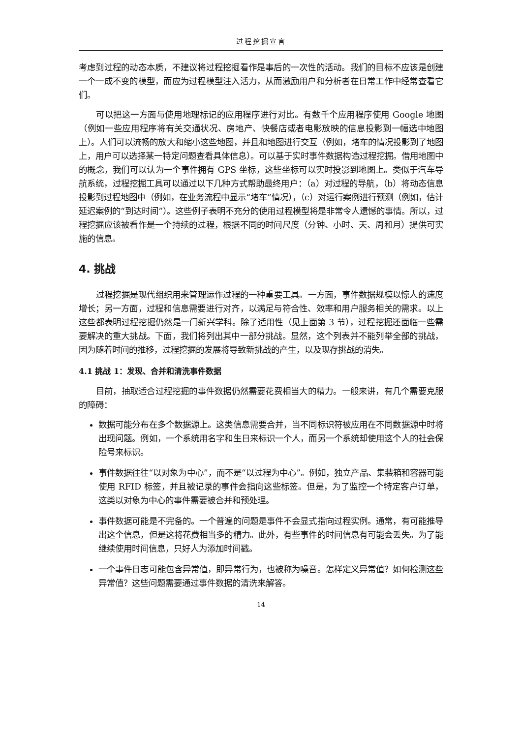过程挖掘宣言
考虑到过程的动态本质，不建议将过程挖掘看作是事后的一次性的活动。我们的目标不应该是创建一个一成不变的模型，而应为过程模型注入活力，从而激励用户和分析者在日常工作中经常查看它们。
可以把这一方面与使用地理标记的应用程序进行对比。有数千个应用程序使用 Google 地图（例如一些应用程序将有关交通状况、房地产、快餐店或者电影放映的信息投影到一幅选中地图上）。人们可以流畅的放大和缩小这些地图，并且和地图进行交互（例如，堵车的情况投影到了地图上，用户可以选择某一特定问题查看具体信息）。可以基于实时事件数据构造过程挖掘。借用地图中的概念，我们可以认为一个事件拥有 GPS 坐标，这些坐标可以实时投影到地图上。类似于汽车导航系统，过程挖掘工具可以通过以下几种方式帮助最终用户：（a）对过程的导航，（b）将动态信息投影到过程地图中（例如，在业务流程中显示“堵车”情况），（c）对运行案例进行预测（例如，估计延迟案例的“到达时间”）。这些例子表明不充分的使用过程模型将是非常令人遗憾的事情。所以，过程挖掘应该被看作是一个持续的过程，根据不同的时间尺度（分钟、小时、天、周和月）提供可实施的信息。
4. 挑战
过程挖掘是现代组织用来管理运作过程的一种重要工具。一方面，事件数据规模以惊人的速度增长；另一方面，过程和信息需要进行对齐，以满足与符合性、效率和用户服务相关的需求。以上这些都表明过程挖掘仍然是一门新兴学科。除了适用性（见上面第 3 节），过程挖掘还面临一些需要解决的重大挑战。下面，我们将列出其中一部分挑战。显然，这个列表并不能列举全部的挑战，因为随着时间的推移，过程挖掘的发展将导致新挑战的产生，以及现存挑战的消失。
4.1 挑战 1：发现、合并和清洗事件数据
目前，抽取适合过程挖掘的事件数据仍然需要花费相当大的精力。一般来讲，有几个需要克服的障碍：
数据可能分布在多个数据源上。这类信息需要合并，当不同标识符被应用在不同数据源中时将出现问题。例如，一个系统用名字和生日来标识一个人，而另一个系统却使用这个人的社会保险号来标识。
事件数据往往“以对象为中心”，而不是“以过程为中心”。例如，独立产品、集装箱和容器可能使用 RFID 标签，并且被记录的事件会指向这些标签。但是，为了监控一个特定客户订单，这类以对象为中心的事件需要被合并和预处理。
事件数据可能是不完备的。一个普遍的问题是事件不会显式指向过程实例。通常，有可能推导出这个信息，但是这将花费相当多的精力。此外，有些事件的时间信息有可能会丢失。为了能继续使用时间信息，只好人为添加时间戳。
一个事件日志可能包含异常值，即异常行为，也被称为噪音。怎样定义异常值？如何检测这些异常值？这些问题需要通过事件数据的清洗来解答。
14